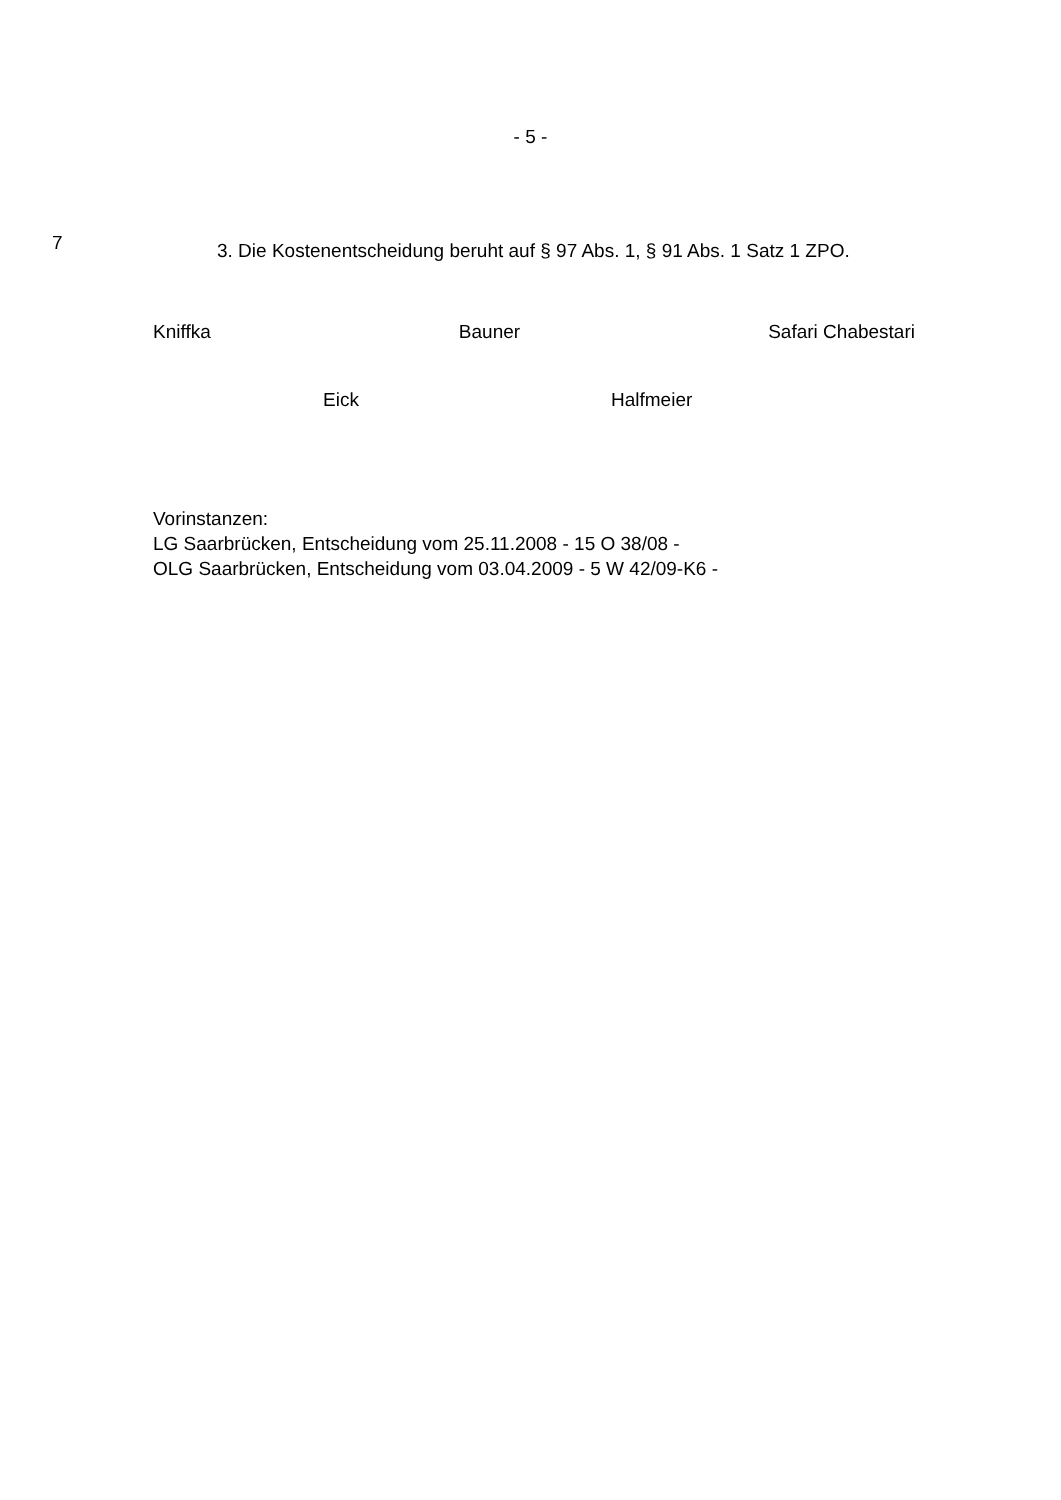- 5 -
7
3. Die Kostenentscheidung beruht auf § 97 Abs. 1, § 91 Abs. 1 Satz 1 ZPO.
Kniffka Bauner Safari Chabestari
Eick Halfmeier
Vorinstanzen:
LG Saarbrücken, Entscheidung vom 25.11.2008 - 15 O 38/08 -
OLG Saarbrücken, Entscheidung vom 03.04.2009 - 5 W 42/09-K6 -